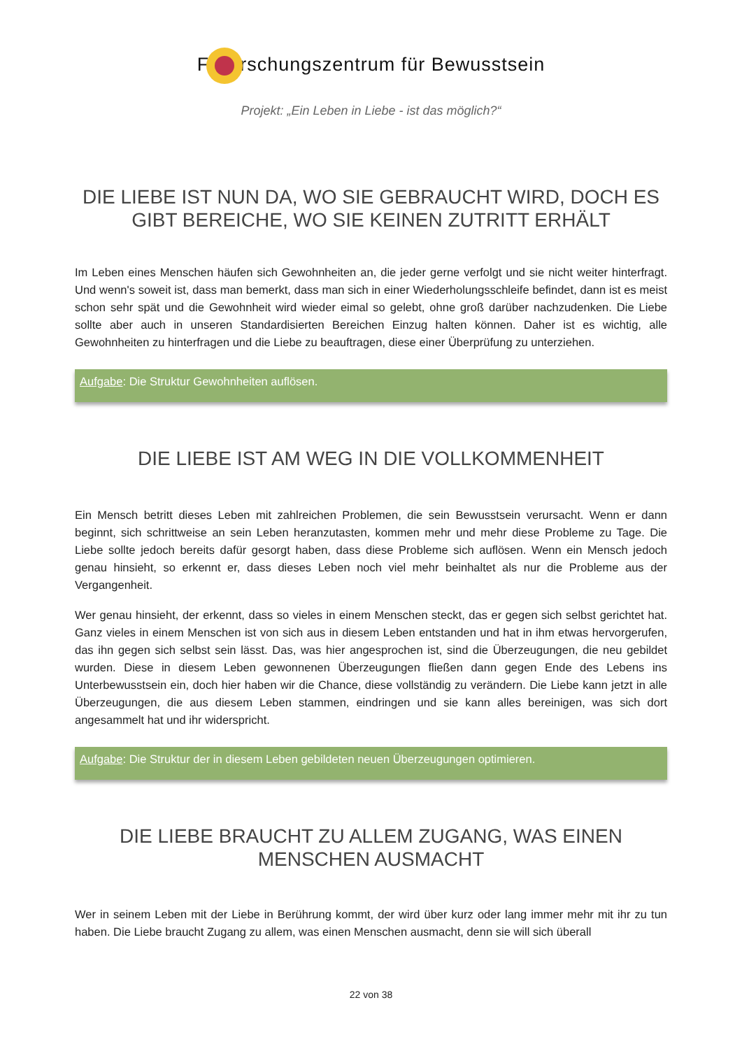F rschungszentrum für Bewusstsein
Projekt: „Ein Leben in Liebe - ist das möglich?“
DIE LIEBE IST NUN DA, WO SIE GEBRAUCHT WIRD, DOCH ES GIBT BEREICHE, WO SIE KEINEN ZUTRITT ERHÄLT
Im Leben eines Menschen häufen sich Gewohnheiten an, die jeder gerne verfolgt und sie nicht weiter hinterfragt. Und wenn's soweit ist, dass man bemerkt, dass man sich in einer Wiederholungsschleife befindet, dann ist es meist schon sehr spät und die Gewohnheit wird wieder eimal so gelebt, ohne groß darüber nachzudenken. Die Liebe sollte aber auch in unseren Standardisierten Bereichen Einzug halten können. Daher ist es wichtig, alle Gewohnheiten zu hinterfragen und die Liebe zu beauftragen, diese einer Überprüfung zu unterziehen.
Aufgabe: Die Struktur Gewohnheiten auflösen.
DIE LIEBE IST AM WEG IN DIE VOLLKOMMENHEIT
Ein Mensch betritt dieses Leben mit zahlreichen Problemen, die sein Bewusstsein verursacht. Wenn er dann beginnt, sich schrittweise an sein Leben heranzutasten, kommen mehr und mehr diese Probleme zu Tage. Die Liebe sollte jedoch bereits dafür gesorgt haben, dass diese Probleme sich auflösen. Wenn ein Mensch jedoch genau hinsieht, so erkennt er, dass dieses Leben noch viel mehr beinhaltet als nur die Probleme aus der Vergangenheit.
Wer genau hinsieht, der erkennt, dass so vieles in einem Menschen steckt, das er gegen sich selbst gerichtet hat. Ganz vieles in einem Menschen ist von sich aus in diesem Leben entstanden und hat in ihm etwas hervorgerufen, das ihn gegen sich selbst sein lässt. Das, was hier angesprochen ist, sind die Überzeugungen, die neu gebildet wurden. Diese in diesem Leben gewonnenen Überzeugungen fließen dann gegen Ende des Lebens ins Unterbewusstsein ein, doch hier haben wir die Chance, diese vollständig zu verändern. Die Liebe kann jetzt in alle Überzeugungen, die aus diesem Leben stammen, eindringen und sie kann alles bereinigen, was sich dort angesammelt hat und ihr widerspricht.
Aufgabe: Die Struktur der in diesem Leben gebildeten neuen Überzeugungen optimieren.
DIE LIEBE BRAUCHT ZU ALLEM ZUGANG, WAS EINEN MENSCHEN AUSMACHT
Wer in seinem Leben mit der Liebe in Berührung kommt, der wird über kurz oder lang immer mehr mit ihr zu tun haben. Die Liebe braucht Zugang zu allem, was einen Menschen ausmacht, denn sie will sich überall
22 von 38